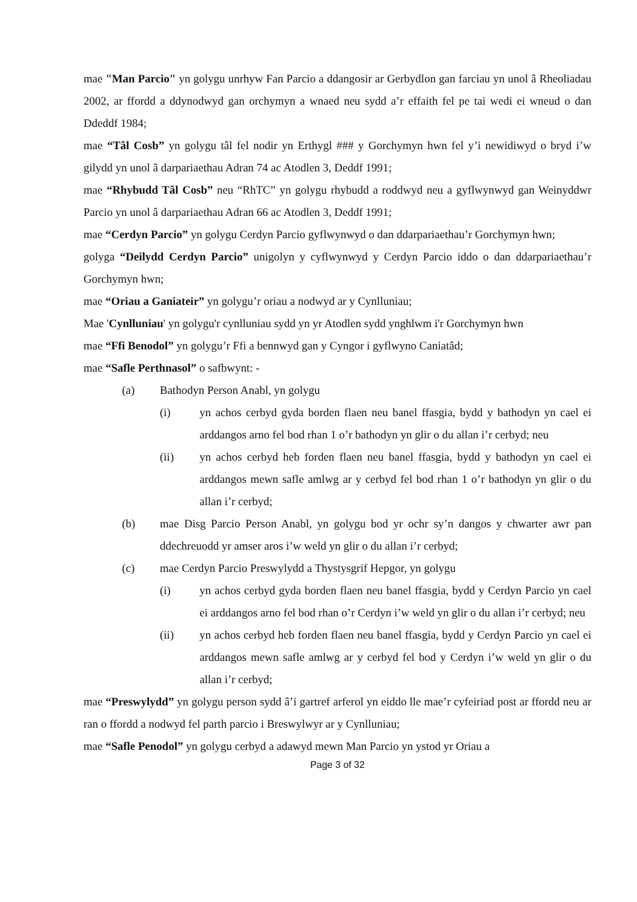mae "Man Parcio" yn golygu unrhyw Fan Parcio a ddangosir ar Gerbydlon gan farciau yn unol â Rheoliadau 2002, ar ffordd a ddynodwyd gan orchymyn a wnaed neu sydd a’r effaith fel pe tai wedi ei wneud o dan Ddeddf 1984;
mae “Tâl Cosb” yn golygu tâl fel nodir yn Erthygl ### y Gorchymyn hwn fel y’i newidiwyd o bryd i’w gilydd yn unol â darpariaethau Adran 74 ac Atodlen 3, Deddf 1991;
mae “Rhybudd Tâl Cosb” neu “RhTC” yn golygu rhybudd a roddwyd neu a gyflwynwyd gan Weinyddwr Parcio yn unol â darpariaethau Adran 66 ac Atodlen 3, Deddf 1991;
mae “Cerdyn Parcio” yn golygu Cerdyn Parcio gyflwynwyd o dan ddarpariaethau’r Gorchymyn hwn;
golyga “Deilydd Cerdyn Parcio” unigolyn y cyflwynwyd y Cerdyn Parcio iddo o dan ddarpariaethau’r Gorchymyn hwn;
mae “Oriau a Ganiateir” yn golygu’r oriau a nodwyd ar y Cynlluniau;
Mae 'Cynlluniau' yn golygu'r cynlluniau sydd yn yr Atodlen sydd ynghlwm i'r Gorchymyn hwn
mae “Ffi Benodol” yn golygu’r Ffi a bennwyd gan y Cyngor i gyflwyno Caniatâd;
mae “Safle Perthnasol” o safbwynt: -
(a) Bathodyn Person Anabl, yn golygu
(i) yn achos cerbyd gyda borden flaen neu banel ffasgia, bydd y bathodyn yn cael ei arddangos arno fel bod rhan 1 o’r bathodyn yn glir o du allan i’r cerbyd; neu
(ii) yn achos cerbyd heb forden flaen neu banel ffasgia, bydd y bathodyn yn cael ei arddangos mewn safle amlwg ar y cerbyd fel bod rhan 1 o’r bathodyn yn glir o du allan i’r cerbyd;
(b) mae Disg Parcio Person Anabl, yn golygu bod yr ochr sy’n dangos y chwarter awr pan ddechreuodd yr amser aros i’w weld yn glir o du allan i’r cerbyd;
(c) mae Cerdyn Parcio Preswylydd a Thystysgrif Hepgor, yn golygu
(i) yn achos cerbyd gyda borden flaen neu banel ffasgia, bydd y Cerdyn Parcio yn cael ei arddangos arno fel bod rhan o’r Cerdyn i’w weld yn glir o du allan i’r cerbyd; neu
(ii) yn achos cerbyd heb forden flaen neu banel ffasgia, bydd y Cerdyn Parcio yn cael ei arddangos mewn safle amlwg ar y cerbyd fel bod y Cerdyn i’w weld yn glir o du allan i’r cerbyd;
mae “Preswylydd” yn golygu person sydd â’i gartref arferol yn eiddo lle mae’r cyfeiriad post ar ffordd neu ar ran o ffordd a nodwyd fel parth parcio i Breswylwyr ar y Cynlluniau;
mae “Safle Penodol” yn golygu cerbyd a adawyd mewn Man Parcio yn ystod yr Oriau a
Page 3 of 32